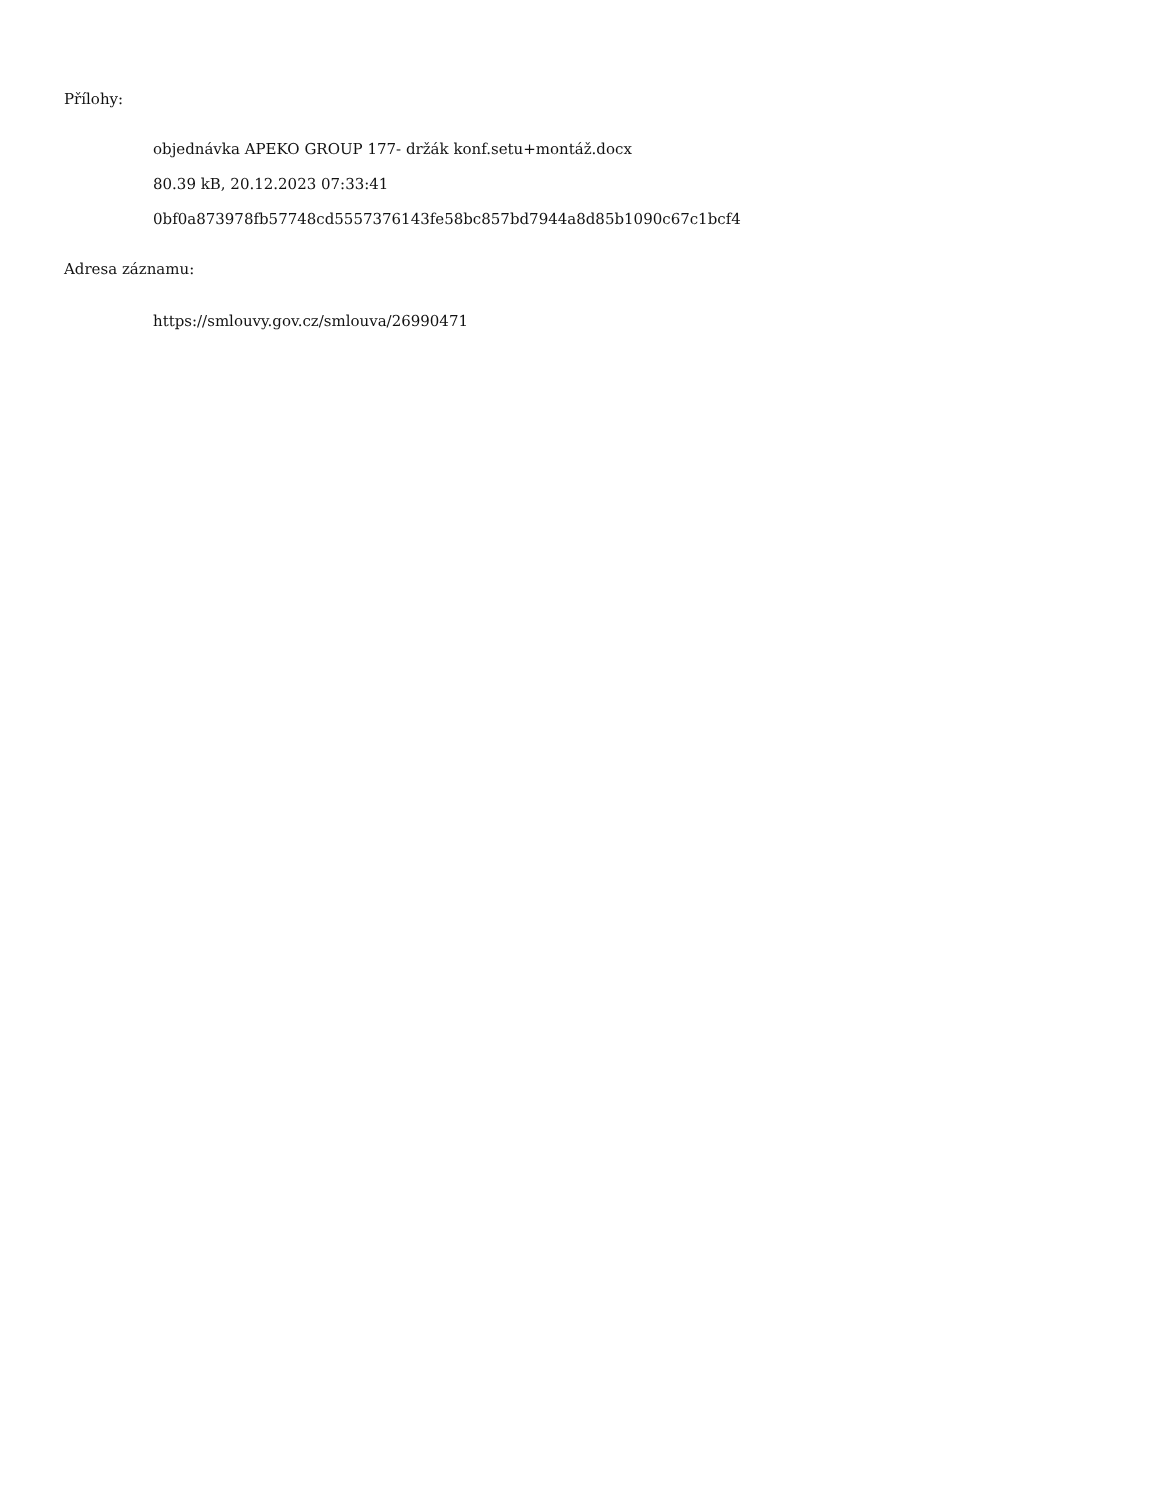Přílohy:
objednávka APEKO GROUP 177- držák konf.setu+montáž.docx
80.39 kB, 20.12.2023 07:33:41
0bf0a873978fb57748cd5557376143fe58bc857bd7944a8d85b1090c67c1bcf4
Adresa záznamu:
https://smlouvy.gov.cz/smlouva/26990471